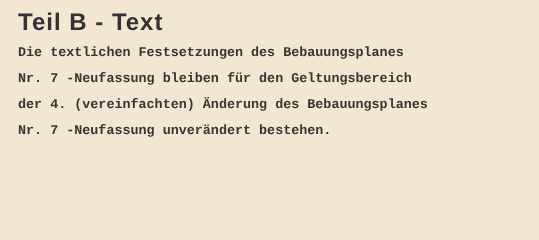Teil B - Text
Die textlichen Festsetzungen des Bebauungsplanes
Nr. 7 -Neufassung bleiben für den Geltungsbereich
der 4. (vereinfachten) Änderung des Bebauungsplanes
Nr. 7 -Neufassung unverändert bestehen.